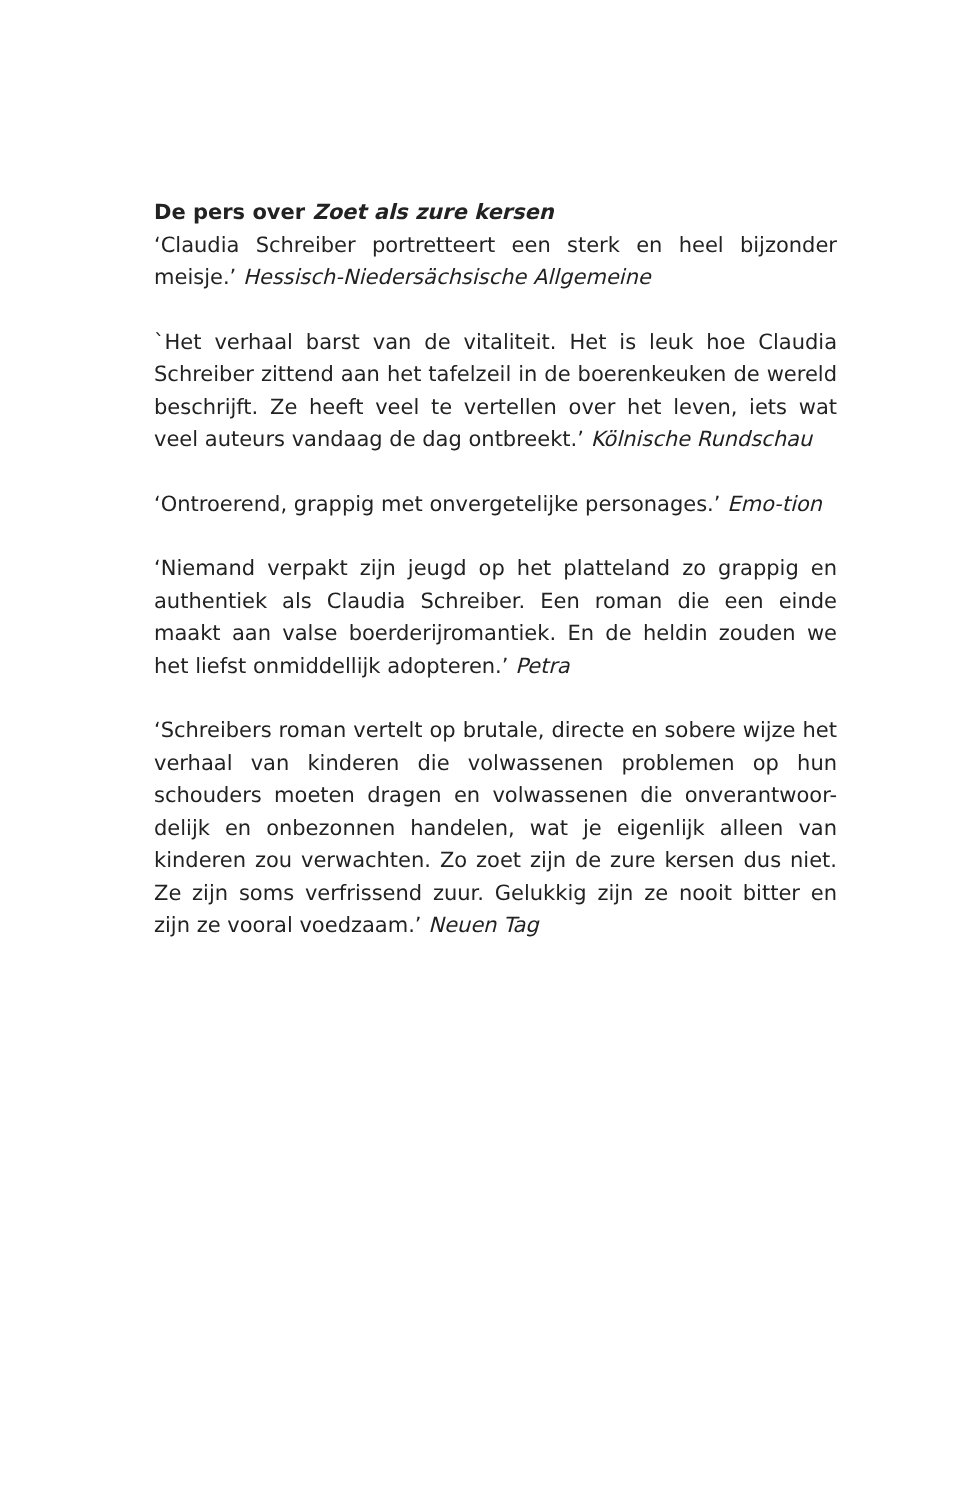De pers over Zoet als zure kersen
‘Claudia Schreiber portretteert een sterk en heel bijzonder meisje.’ Hessisch-Niedersächsische Allgemeine
`Het verhaal barst van de vitaliteit. Het is leuk hoe Claudia Schreiber zittend aan het tafelzeil in de boerenkeuken de wereld beschrijft. Ze heeft veel te vertellen over het leven, iets wat veel auteurs vandaag de dag ontbreekt.’ Kölnische Rundschau
‘Ontroerend, grappig met onvergetelijke personages.’ Emo-tion
‘Niemand verpakt zijn jeugd op het platteland zo grappig en authentiek als Claudia Schreiber. Een roman die een einde maakt aan valse boerderijromantiek. En de heldin zouden we het liefst onmiddellijk adopteren.’ Petra
‘Schreibers roman vertelt op brutale, directe en sobere wijze het verhaal van kinderen die volwassenen problemen op hun schouders moeten dragen en volwassenen die onverantwoor-delijk en onbezonnen handelen, wat je eigenlijk alleen van kinderen zou verwachten. Zo zoet zijn de zure kersen dus niet. Ze zijn soms verfrissend zuur. Gelukkig zijn ze nooit bitter en zijn ze vooral voedzaam.’ Neuen Tag